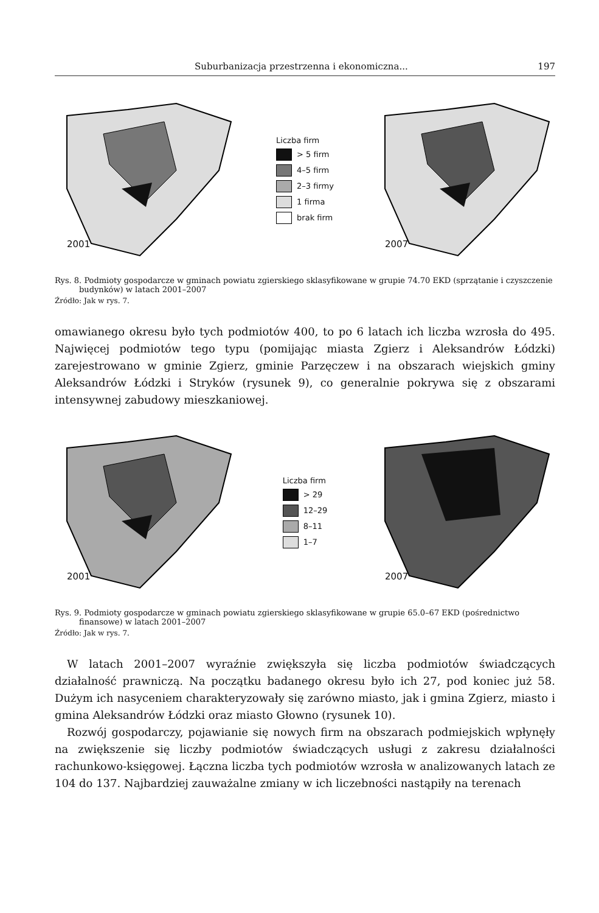Suburbanizacja przestrzenna i ekonomiczna... 197
2001
Liczba firm
> 5 firm
4–5 firm
2–3 firmy
1 firma
brak firm
2007
Rys. 8. Podmioty gospodarcze w gminach powiatu zgierskiego sklasyfikowane w grupie 74.70 EKD (sprzątanie i czyszczenie budynków) w latach 2001–2007
Źródło: Jak w rys. 7.
omawianego okresu było tych podmiotów 400, to po 6 latach ich liczba wzrosła do 495. Najwięcej podmiotów tego typu (pomijając miasta Zgierz i Aleksandrów Łódzki) zarejestrowano w gminie Zgierz, gminie Parzęczew i na obszarach wiejskich gminy Aleksandrów Łódzki i Stryków (rysunek 9), co generalnie pokrywa się z obszarami intensywnej zabudowy mieszkaniowej.
2001
Liczba firm
> 29
12–29
8–11
1–7
2007
Rys. 9. Podmioty gospodarcze w gminach powiatu zgierskiego sklasyfikowane w grupie 65.0–67 EKD (pośrednictwo finansowe) w latach 2001–2007
Źródło: Jak w rys. 7.
W latach 2001–2007 wyraźnie zwiększyła się liczba podmiotów świadczących działalność prawniczą. Na początku badanego okresu było ich 27, pod koniec już 58. Dużym ich nasyceniem charakteryzowały się zarówno miasto, jak i gmina Zgierz, miasto i gmina Aleksandrów Łódzki oraz miasto Głowno (rysunek 10).
Rozwój gospodarczy, pojawianie się nowych firm na obszarach podmiejskich wpłynęły na zwiększenie się liczby podmiotów świadczących usługi z zakresu działalności rachunkowo-księgowej. Łączna liczba tych podmiotów wzrosła w analizowanych latach ze 104 do 137. Najbardziej zauważalne zmiany w ich liczebności nastąpiły na terenach